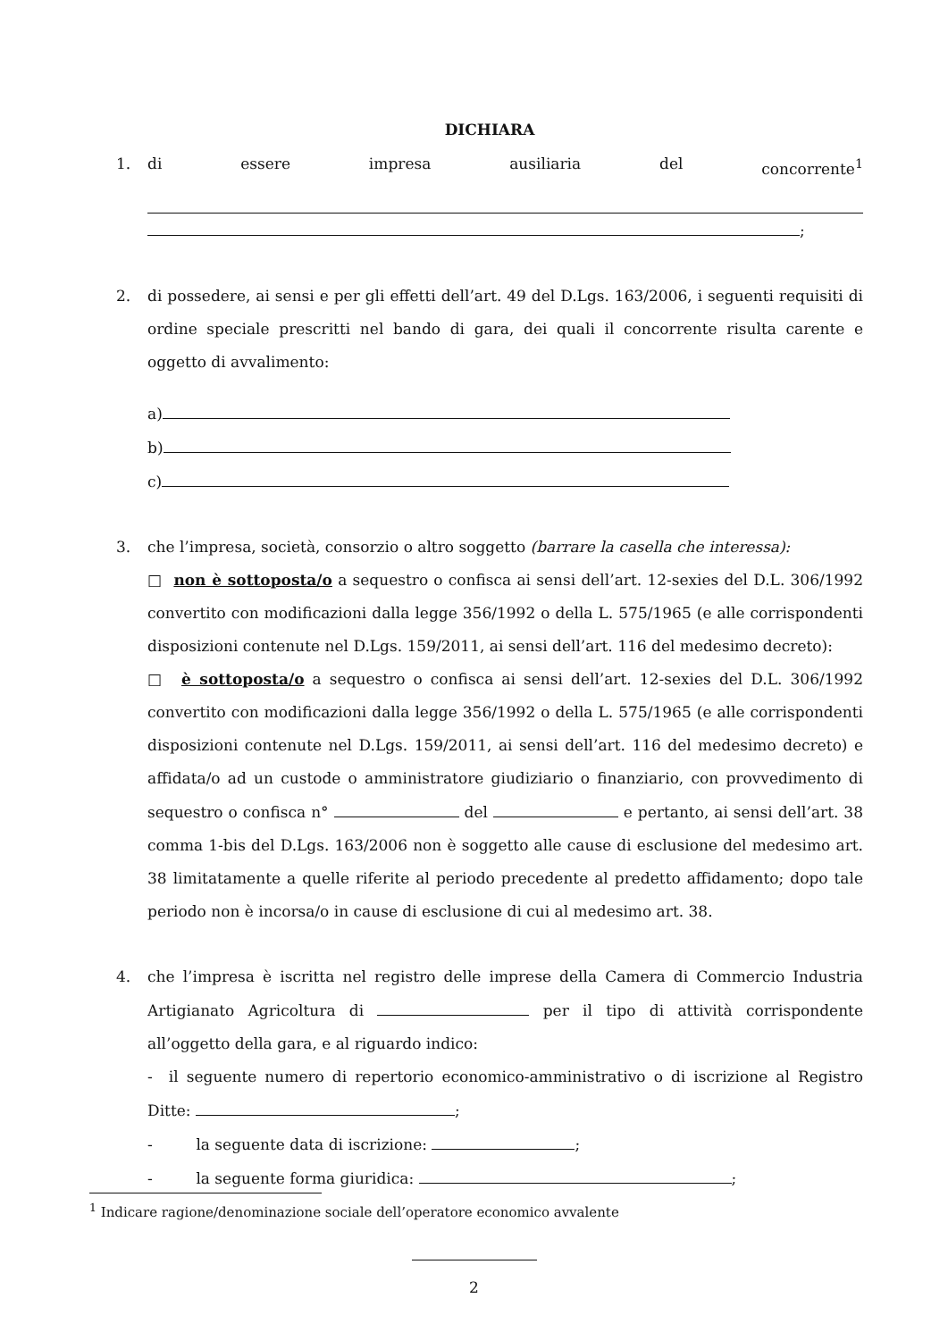DICHIARA
1. di essere impresa ausiliaria del concorrente<sup>1</sup>
;
2. di possedere, ai sensi e per gli effetti dell’art. 49 del D.Lgs. 163/2006, i seguenti requisiti di ordine speciale prescritti nel bando di gara, dei quali il concorrente risulta carente e oggetto di avvalimento:
a)
b)
c)
3. che l’impresa, società, consorzio o altro soggetto (barrare la casella che interessa):
□ non è sottoposta/o a sequestro o confisca ai sensi dell’art. 12-sexies del D.L. 306/1992 convertito con modificazioni dalla legge 356/1992 o della L. 575/1965 (e alle corrispondenti disposizioni contenute nel D.Lgs. 159/2011, ai sensi dell’art. 116 del medesimo decreto):
□ è sottoposta/o a sequestro o confisca ai sensi dell’art. 12-sexies del D.L. 306/1992 convertito con modificazioni dalla legge 356/1992 o della L. 575/1965 (e alle corrispondenti disposizioni contenute nel D.Lgs. 159/2011, ai sensi dell’art. 116 del medesimo decreto) e affidata/o ad un custode o amministratore giudiziario o finanziario, con provvedimento di sequestro o confisca n° del e pertanto, ai sensi dell’art. 38 comma 1-bis del D.Lgs. 163/2006 non è soggetto alle cause di esclusione del medesimo art. 38 limitatamente a quelle riferite al periodo precedente al predetto affidamento; dopo tale periodo non è incorsa/o in cause di esclusione di cui al medesimo art. 38.
4. che l’impresa è iscritta nel registro delle imprese della Camera di Commercio Industria Artigianato Agricoltura di per il tipo di attività corrispondente all’oggetto della gara, e al riguardo indico:
- il seguente numero di repertorio economico-amministrativo o di iscrizione al Registro Ditte: ;
- la seguente data di iscrizione: ;
- la seguente forma giuridica: ;
<sup>1</sup> Indicare ragione/denominazione sociale dell’operatore economico avvalente
2